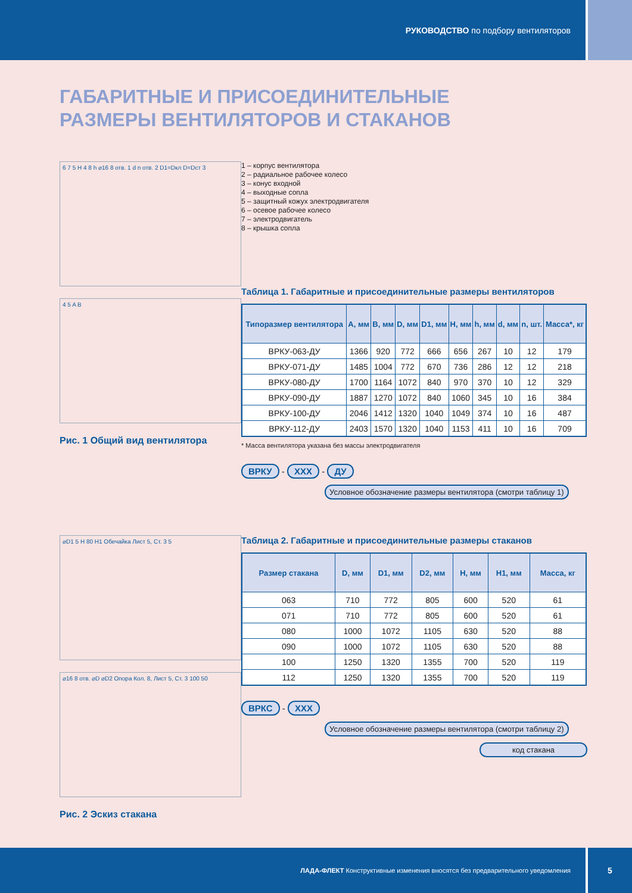РУКОВОДСТВО по подбору вентиляторов
ГАБАРИТНЫЕ И ПРИСОЕДИНИТЕЛЬНЫЕ
РАЗМЕРЫ ВЕНТИЛЯТОРОВ И СТАКАНОВ
6 7 5 H 4 8 h ⌀16 8 отв. 1 d n отв. 2 D1=Dкл D=Dст 3
4 5 A B
Рис. 1 Общий вид вентилятора
1 – корпус вентилятора
2 – радиальное рабочее колесо
3 – конус входной
4 – выходные сопла
5 – защитный кожух электродвигателя
6 – осевое рабочее колесо
7 – электродвигатель
8 – крышка сопла
Таблица 1. Габаритные и присоединительные размеры вентиляторов
| Типоразмер вентилятора | A, мм | B, мм | D, мм | D1, мм | H, мм | h, мм | d, мм | n, шт. | Масса*, кг |
| --- | --- | --- | --- | --- | --- | --- | --- | --- | --- |
| ВРКУ-063-ДУ | 1366 | 920 | 772 | 666 | 656 | 267 | 10 | 12 | 179 |
| ВРКУ-071-ДУ | 1485 | 1004 | 772 | 670 | 736 | 286 | 12 | 12 | 218 |
| ВРКУ-080-ДУ | 1700 | 1164 | 1072 | 840 | 970 | 370 | 10 | 12 | 329 |
| ВРКУ-090-ДУ | 1887 | 1270 | 1072 | 840 | 1060 | 345 | 10 | 16 | 384 |
| ВРКУ-100-ДУ | 2046 | 1412 | 1320 | 1040 | 1049 | 374 | 10 | 16 | 487 |
| ВРКУ-112-ДУ | 2403 | 1570 | 1320 | 1040 | 1153 | 411 | 10 | 16 | 709 |
* Масса вентилятора указана без массы электродвигателя
ВРКУ - XXX - ДУ
Условное обозначение размеры вентилятора (смотри таблицу 1)
⌀D1 5 H 80 H1 Обечайка Лист 5, Ст. 3 5
⌀16 8 отв. ⌀D ⌀D2 Опора Кол. 8, Лист 5, Ст. 3 100 50
Рис. 2 Эскиз стакана
Таблица 2. Габаритные и присоединительные размеры стаканов
| Размер стакана | D, мм | D1, мм | D2, мм | H, мм | H1, мм | Масса, кг |
| --- | --- | --- | --- | --- | --- | --- |
| 063 | 710 | 772 | 805 | 600 | 520 | 61 |
| 071 | 710 | 772 | 805 | 600 | 520 | 61 |
| 080 | 1000 | 1072 | 1105 | 630 | 520 | 88 |
| 090 | 1000 | 1072 | 1105 | 630 | 520 | 88 |
| 100 | 1250 | 1320 | 1355 | 700 | 520 | 119 |
| 112 | 1250 | 1320 | 1355 | 700 | 520 | 119 |
ВРКС - XXX
Условное обозначение размеры вентилятора (смотри таблицу 2)
код стакана
ЛАДА-ФЛЕКТ Конструктивные изменения вносятся без предварительного уведомления
5